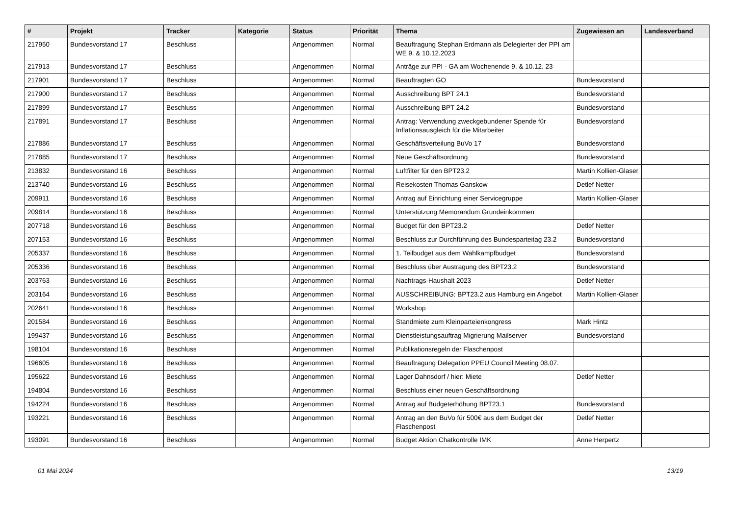| # | Projekt | Tracker | Kategorie | Status | Priorität | Thema | Zugewiesen an | Landesverband |
| --- | --- | --- | --- | --- | --- | --- | --- | --- |
| 217950 | Bundesvorstand 17 | Beschluss | | Angenommen | Normal | Beauftragung Stephan Erdmann als Delegierter der PPI am WE 9. & 10.12.2023 | | |
| 217913 | Bundesvorstand 17 | Beschluss | | Angenommen | Normal | Anträge zur PPI - GA am Wochenende 9. & 10.12. 23 | | |
| 217901 | Bundesvorstand 17 | Beschluss | | Angenommen | Normal | Beauftragten GO | Bundesvorstand | |
| 217900 | Bundesvorstand 17 | Beschluss | | Angenommen | Normal | Ausschreibung BPT 24.1 | Bundesvorstand | |
| 217899 | Bundesvorstand 17 | Beschluss | | Angenommen | Normal | Ausschreibung BPT 24.2 | Bundesvorstand | |
| 217891 | Bundesvorstand 17 | Beschluss | | Angenommen | Normal | Antrag: Verwendung zweckgebundener Spende für Inflationsausgleich für die Mitarbeiter | Bundesvorstand | |
| 217886 | Bundesvorstand 17 | Beschluss | | Angenommen | Normal | Geschäftsverteilung BuVo 17 | Bundesvorstand | |
| 217885 | Bundesvorstand 17 | Beschluss | | Angenommen | Normal | Neue Geschäftsordnung | Bundesvorstand | |
| 213832 | Bundesvorstand 16 | Beschluss | | Angenommen | Normal | Luftfilter für den BPT23.2 | Martin Kollien-Glaser | |
| 213740 | Bundesvorstand 16 | Beschluss | | Angenommen | Normal | Reisekosten Thomas Ganskow | Detlef Netter | |
| 209911 | Bundesvorstand 16 | Beschluss | | Angenommen | Normal | Antrag auf Einrichtung einer Servicegruppe | Martin Kollien-Glaser | |
| 209814 | Bundesvorstand 16 | Beschluss | | Angenommen | Normal | Unterstützung Memorandum Grundeinkommen | | |
| 207718 | Bundesvorstand 16 | Beschluss | | Angenommen | Normal | Budget für den BPT23.2 | Detlef Netter | |
| 207153 | Bundesvorstand 16 | Beschluss | | Angenommen | Normal | Beschluss zur Durchführung des Bundesparteitag 23.2 | Bundesvorstand | |
| 205337 | Bundesvorstand 16 | Beschluss | | Angenommen | Normal | 1. Teilbudget aus dem Wahlkampfbudget | Bundesvorstand | |
| 205336 | Bundesvorstand 16 | Beschluss | | Angenommen | Normal | Beschluss über Austragung des BPT23.2 | Bundesvorstand | |
| 203763 | Bundesvorstand 16 | Beschluss | | Angenommen | Normal | Nachtrags-Haushalt 2023 | Detlef Netter | |
| 203164 | Bundesvorstand 16 | Beschluss | | Angenommen | Normal | AUSSCHREIBUNG: BPT23.2 aus Hamburg ein Angebot | Martin Kollien-Glaser | |
| 202641 | Bundesvorstand 16 | Beschluss | | Angenommen | Normal | Workshop | | |
| 201584 | Bundesvorstand 16 | Beschluss | | Angenommen | Normal | Standmiete zum Kleinparteienkongress | Mark Hintz | |
| 199437 | Bundesvorstand 16 | Beschluss | | Angenommen | Normal | Dienstleistungsauftrag Migrierung Mailserver | Bundesvorstand | |
| 198104 | Bundesvorstand 16 | Beschluss | | Angenommen | Normal | Publikationsregeln der Flaschenpost | | |
| 196605 | Bundesvorstand 16 | Beschluss | | Angenommen | Normal | Beauftragung Delegation PPEU Council Meeting 08.07. | | |
| 195622 | Bundesvorstand 16 | Beschluss | | Angenommen | Normal | Lager Dahnsdorf / hier: Miete | Detlef Netter | |
| 194804 | Bundesvorstand 16 | Beschluss | | Angenommen | Normal | Beschluss einer neuen Geschäftsordnung | | |
| 194224 | Bundesvorstand 16 | Beschluss | | Angenommen | Normal | Antrag auf Budgeterhöhung BPT23.1 | Bundesvorstand | |
| 193221 | Bundesvorstand 16 | Beschluss | | Angenommen | Normal | Antrag an den BuVo für 500€ aus dem Budget der Flaschenpost | Detlef Netter | |
| 193091 | Bundesvorstand 16 | Beschluss | | Angenommen | Normal | Budget Aktion Chatkontrolle IMK | Anne Herpertz | |
01 Mai 2024 13/19